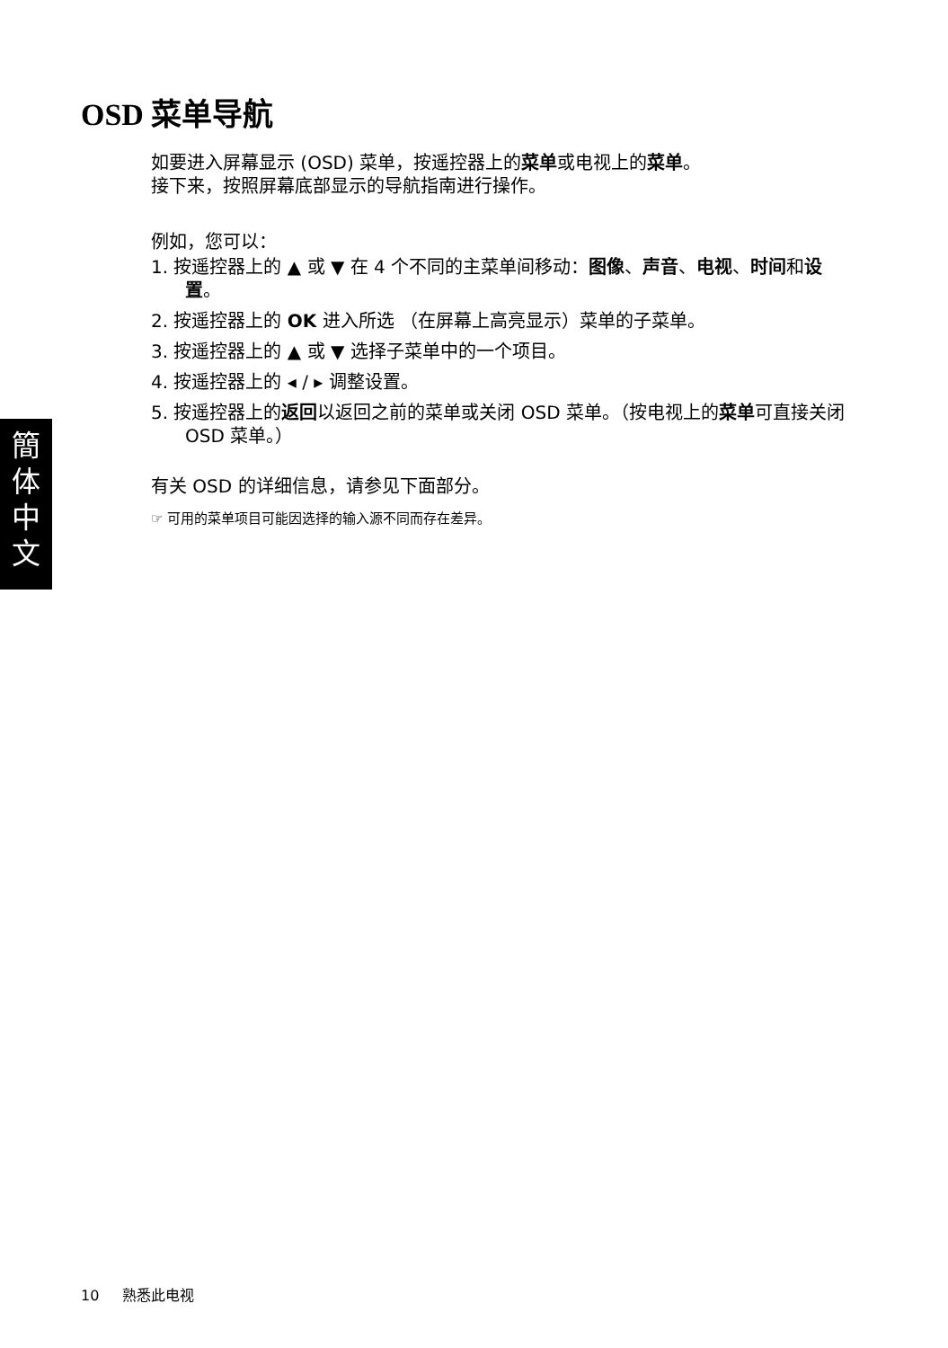OSD 菜单导航
如要进入屏幕显示 (OSD) 菜单，按遥控器上的菜单或电视上的菜单。
接下来，按照屏幕底部显示的导航指南进行操作。
例如，您可以：
1. 按遥控器上的 ▲ 或 ▼ 在 4 个不同的主菜单间移动：图像、声音、电视、时间和设置。
2. 按遥控器上的 OK 进入所选 （在屏幕上高亮显示）菜单的子菜单。
3. 按遥控器上的 ▲ 或 ▼ 选择子菜单中的一个项目。
4. 按遥控器上的 ◂ / ▸ 调整设置。
5. 按遥控器上的返回以返回之前的菜单或关闭 OSD 菜单。（按电视上的菜单可直接关闭 OSD 菜单。）
有关 OSD 的详细信息，请参见下面部分。
☞ 可用的菜单项目可能因选择的输入源不同而存在差异。
簡
体
中
文
10 熟悉此电视